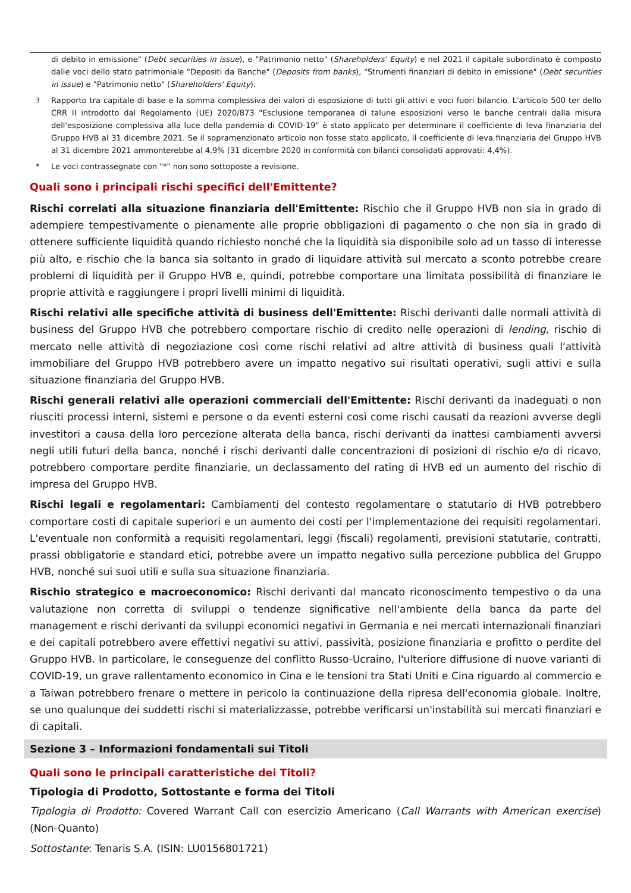di debito in emissione" (Debt securities in issue), e "Patrimonio netto" (Shareholders' Equity) e nel 2021 il capitale subordinato è composto dalle voci dello stato patrimoniale "Depositi da Banche" (Deposits from banks), "Strumenti finanziari di debito in emissione" (Debt securities in issue) e "Patrimonio netto" (Shareholders' Equity).
<sup>3</sup> Rapporto tra capitale di base e la somma complessiva dei valori di esposizione di tutti gli attivi e voci fuori bilancio. L'articolo 500 ter dello CRR II introdotto dal Regolamento (UE) 2020/873 "Esclusione temporanea di talune esposizioni verso le banche centrali dalla misura dell'esposizione complessiva alla luce della pandemia di COVID-19" è stato applicato per determinare il coefficiente di leva finanziaria del Gruppo HVB al 31 dicembre 2021. Se il sopramenzionato articolo non fosse stato applicato, il coefficiente di leva finanziaria del Gruppo HVB al 31 dicembre 2021 ammonterebbe al 4,9% (31 dicembre 2020 in conformità con bilanci consolidati approvati: 4,4%).
* Le voci contrassegnate con "*" non sono sottoposte a revisione.
Quali sono i principali rischi specifici dell'Emittente?
Rischi correlati alla situazione finanziaria dell'Emittente: Rischio che il Gruppo HVB non sia in grado di adempiere tempestivamente o pienamente alle proprie obbligazioni di pagamento o che non sia in grado di ottenere sufficiente liquidità quando richiesto nonché che la liquidità sia disponibile solo ad un tasso di interesse più alto, e rischio che la banca sia soltanto in grado di liquidare attività sul mercato a sconto potrebbe creare problemi di liquidità per il Gruppo HVB e, quindi, potrebbe comportare una limitata possibilità di finanziare le proprie attività e raggiungere i propri livelli minimi di liquidità.
Rischi relativi alle specifiche attività di business dell'Emittente: Rischi derivanti dalle normali attività di business del Gruppo HVB che potrebbero comportare rischio di credito nelle operazioni di lending, rischio di mercato nelle attività di negoziazione così come rischi relativi ad altre attività di business quali l'attività immobiliare del Gruppo HVB potrebbero avere un impatto negativo sui risultati operativi, sugli attivi e sulla situazione finanziaria del Gruppo HVB.
Rischi generali relativi alle operazioni commerciali dell'Emittente: Rischi derivanti da inadeguati o non riusciti processi interni, sistemi e persone o da eventi esterni così come rischi causati da reazioni avverse degli investitori a causa della loro percezione alterata della banca, rischi derivanti da inattesi cambiamenti avversi negli utili futuri della banca, nonché i rischi derivanti dalle concentrazioni di posizioni di rischio e/o di ricavo, potrebbero comportare perdite finanziarie, un declassamento del rating di HVB ed un aumento del rischio di impresa del Gruppo HVB.
Rischi legali e regolamentari: Cambiamenti del contesto regolamentare o statutario di HVB potrebbero comportare costi di capitale superiori e un aumento dei costi per l'implementazione dei requisiti regolamentari. L'eventuale non conformità a requisiti regolamentari, leggi (fiscali) regolamenti, previsioni statutarie, contratti, prassi obbligatorie e standard etici, potrebbe avere un impatto negativo sulla percezione pubblica del Gruppo HVB, nonché sui suoi utili e sulla sua situazione finanziaria.
Rischio strategico e macroeconomico: Rischi derivanti dal mancato riconoscimento tempestivo o da una valutazione non corretta di sviluppi o tendenze significative nell'ambiente della banca da parte del management e rischi derivanti da sviluppi economici negativi in Germania e nei mercati internazionali finanziari e dei capitali potrebbero avere effettivi negativi su attivi, passività, posizione finanziaria e profitto o perdite del Gruppo HVB. In particolare, le conseguenze del conflitto Russo-Ucraino, l'ulteriore diffusione di nuove varianti di COVID-19, un grave rallentamento economico in Cina e le tensioni tra Stati Uniti e Cina riguardo al commercio e a Taiwan potrebbero frenare o mettere in pericolo la continuazione della ripresa dell'economia globale. Inoltre, se uno qualunque dei suddetti rischi si materializzasse, potrebbe verificarsi un'instabilità sui mercati finanziari e di capitali.
Sezione 3 – Informazioni fondamentali sui Titoli
Quali sono le principali caratteristiche dei Titoli?
Tipologia di Prodotto, Sottostante e forma dei Titoli
Tipologia di Prodotto: Covered Warrant Call con esercizio Americano (Call Warrants with American exercise) (Non-Quanto)
Sottostante: Tenaris S.A. (ISIN: LU0156801721)